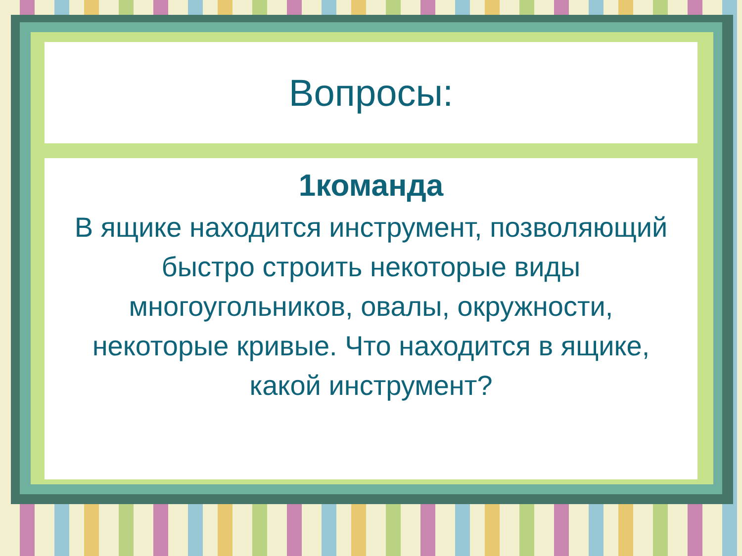Вопросы:
1команда
В ящике находится инструмент, позволяющий быстро строить некоторые виды многоугольников, овалы, окружности, некоторые кривые. Что находится в ящике, какой инструмент?